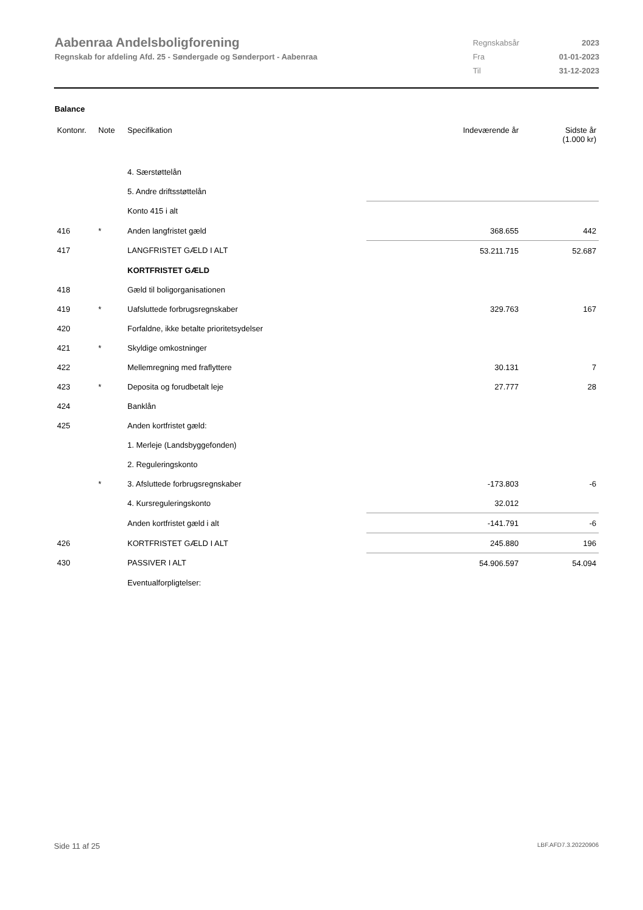Aabenraa Andelsboligforening
Regnskab for afdeling Afd. 25 - Søndergade og Sønderport - Aabenraa
| Regnskabsår | 2023 |
| Fra | 01-01-2023 |
| Til | 31-12-2023 |
Balance
| Kontonr. | Note | Specifikation | Indeværende år | Sidste år (1.000 kr) |
| --- | --- | --- | --- | --- |
| | | 4. Særstøttelån | | |
| | | 5. Andre driftsstøttelån | | |
| | | Konto 415 i alt | | |
| 416 | * | Anden langfristet gæld | 368.655 | 442 |
| 417 | | LANGFRISTET GÆLD I ALT | 53.211.715 | 52.687 |
| | | KORTFRISTET GÆLD | | |
| 418 | | Gæld til boligorganisationen | | |
| 419 | * | Uafsluttede forbrugsregnskaber | 329.763 | 167 |
| 420 | | Forfaldne, ikke betalte prioritetsydelser | | |
| 421 | * | Skyldige omkostninger | | |
| 422 | | Mellemregning med fraflyttere | 30.131 | 7 |
| 423 | * | Deposita og forudbetalt leje | 27.777 | 28 |
| 424 | | Banklån | | |
| 425 | | Anden kortfristet gæld: | | |
| | | 1. Merleje (Landsbyggefonden) | | |
| | | 2. Reguleringskonto | | |
| | * | 3. Afsluttede forbrugsregnskaber | -173.803 | -6 |
| | | 4. Kursreguleringskonto | 32.012 | |
| | | Anden kortfristet gæld i alt | -141.791 | -6 |
| 426 | | KORTFRISTET GÆLD I ALT | 245.880 | 196 |
| 430 | | PASSIVER I ALT | 54.906.597 | 54.094 |
| | | Eventualforpligtelser: | | |
Side 11 af 25 LBF.AFD7.3.20220906